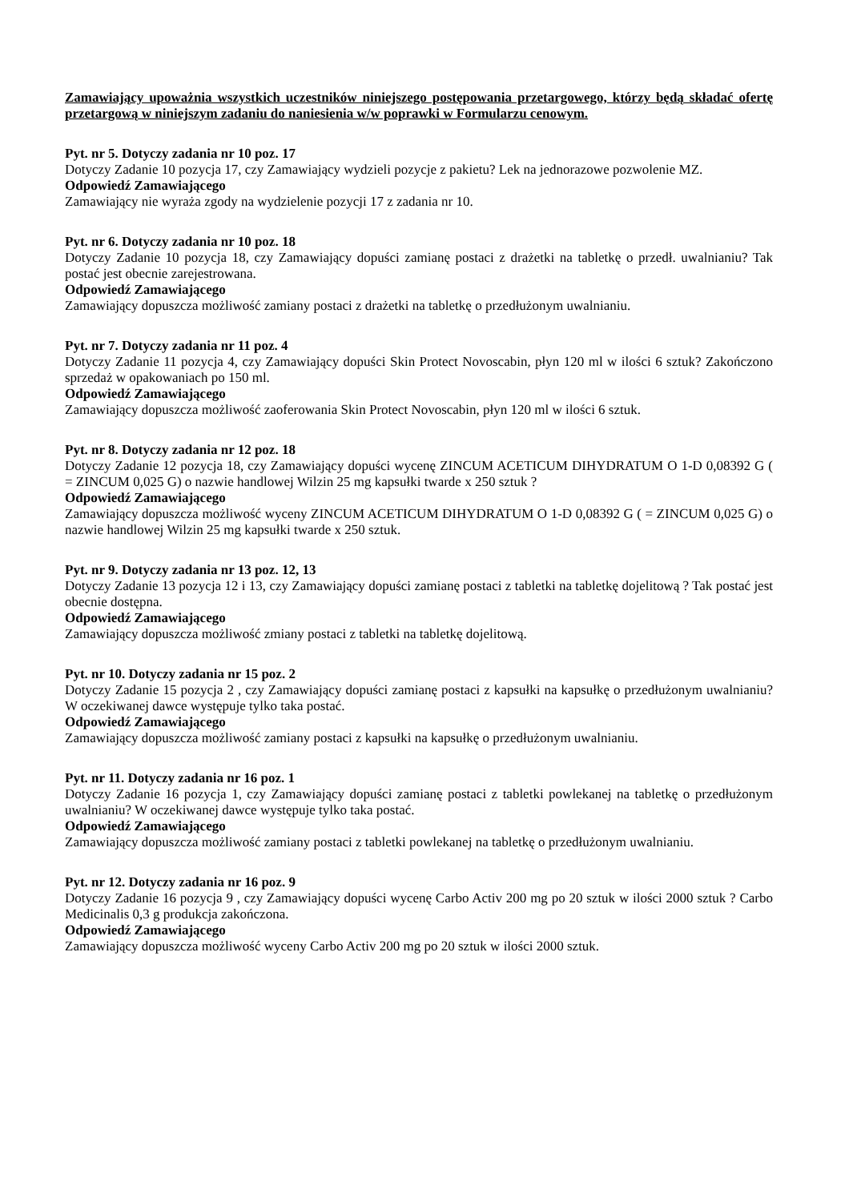Zamawiający upoważnia wszystkich uczestników niniejszego postępowania przetargowego, którzy będą składać ofertę przetargową w niniejszym zadaniu do naniesienia w/w poprawki w Formularzu cenowym.
Pyt. nr 5. Dotyczy zadania nr 10 poz. 17
Dotyczy Zadanie 10 pozycja 17, czy Zamawiający wydzieli pozycje z pakietu? Lek na jednorazowe pozwolenie MZ.
Odpowiedź Zamawiającego
Zamawiający nie wyraża zgody na wydzielenie pozycji 17 z zadania nr 10.
Pyt. nr 6. Dotyczy zadania nr 10 poz. 18
Dotyczy Zadanie 10 pozycja 18, czy Zamawiający dopuści zamianę postaci z drażetki na tabletkę o przedł. uwalnianiu? Tak postać jest obecnie zarejestrowana.
Odpowiedź Zamawiającego
Zamawiający dopuszcza możliwość zamiany postaci z drażetki na tabletkę o przedłużonym uwalnianiu.
Pyt. nr 7. Dotyczy zadania nr 11 poz. 4
Dotyczy Zadanie 11 pozycja 4, czy Zamawiający dopuści Skin Protect Novoscabin, płyn 120 ml w ilości 6 sztuk? Zakończono sprzedaż w opakowaniach po 150 ml.
Odpowiedź Zamawiającego
Zamawiający dopuszcza możliwość zaoferowania Skin Protect Novoscabin, płyn 120 ml w ilości 6 sztuk.
Pyt. nr 8. Dotyczy zadania nr 12 poz. 18
Dotyczy Zadanie 12 pozycja 18, czy Zamawiający dopuści wycenę ZINCUM ACETICUM DIHYDRATUM O 1-D 0,08392 G ( = ZINCUM 0,025 G) o nazwie handlowej Wilzin 25 mg kapsułki twarde x 250 sztuk ?
Odpowiedź Zamawiającego
Zamawiający dopuszcza możliwość wyceny ZINCUM ACETICUM DIHYDRATUM O 1-D 0,08392 G ( = ZINCUM 0,025 G) o nazwie handlowej Wilzin 25 mg kapsułki twarde x 250 sztuk.
Pyt. nr 9. Dotyczy zadania nr 13 poz. 12, 13
Dotyczy Zadanie 13 pozycja 12 i 13, czy Zamawiający dopuści zamianę postaci z tabletki na tabletkę dojelitową ? Tak postać jest obecnie dostępna.
Odpowiedź Zamawiającego
Zamawiający dopuszcza możliwość zmiany postaci z tabletki na tabletkę dojelitową.
Pyt. nr 10. Dotyczy zadania nr 15 poz. 2
Dotyczy Zadanie 15 pozycja 2 , czy Zamawiający dopuści zamianę postaci z kapsułki na kapsułkę o przedłużonym uwalnianiu? W oczekiwanej dawce występuje tylko taka postać.
Odpowiedź Zamawiającego
Zamawiający dopuszcza możliwość zamiany postaci z kapsułki na kapsułkę o przedłużonym uwalnianiu.
Pyt. nr 11. Dotyczy zadania nr 16 poz. 1
Dotyczy Zadanie 16 pozycja 1, czy Zamawiający dopuści zamianę postaci z tabletki powlekanej na tabletkę o przedłużonym uwalnianiu? W oczekiwanej dawce występuje tylko taka postać.
Odpowiedź Zamawiającego
Zamawiający dopuszcza możliwość zamiany postaci z tabletki powlekanej na tabletkę o przedłużonym uwalnianiu.
Pyt. nr 12. Dotyczy zadania nr 16 poz. 9
Dotyczy Zadanie 16 pozycja 9 , czy Zamawiający dopuści wycenę Carbo Activ 200 mg po 20 sztuk w ilości 2000 sztuk ? Carbo Medicinalis 0,3 g produkcja zakończona.
Odpowiedź Zamawiającego
Zamawiający dopuszcza możliwość wyceny Carbo Activ 200 mg po 20 sztuk w ilości 2000 sztuk.